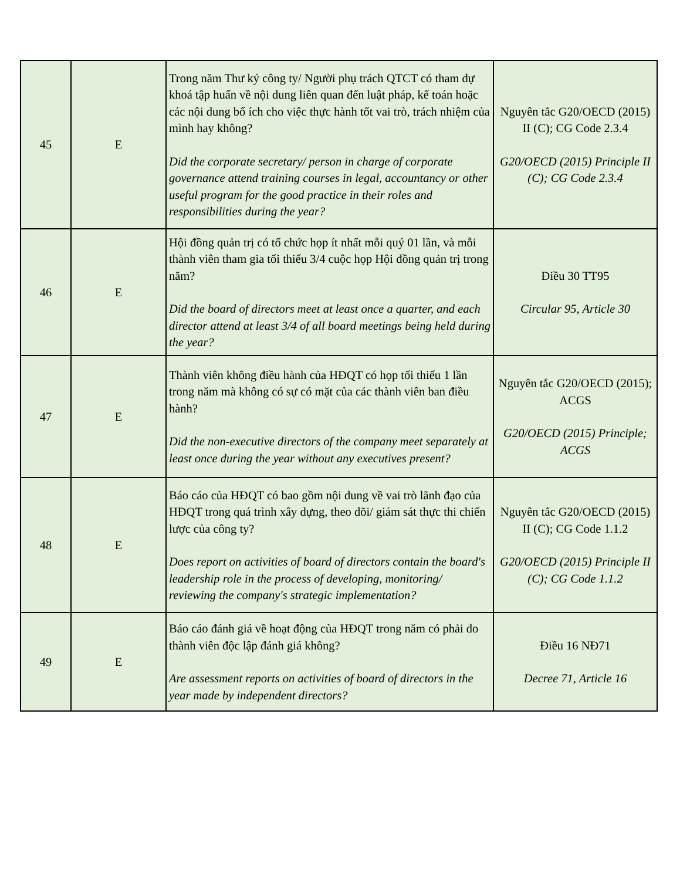| 45 | E | Trong năm Thư ký công ty/ Người phụ trách QTCT có tham dự khoá tập huấn về nội dung liên quan đến luật pháp, kế toán hoặc các nội dung bổ ích cho việc thực hành tốt vai trò, trách nhiệm của mình hay không? Did the corporate secretary/ person in charge of corporate governance attend training courses in legal, accountancy or other useful program for the good practice in their roles and responsibilities during the year? | Nguyên tắc G20/OECD (2015) II (C); CG Code 2.3.4 G20/OECD (2015) Principle II (C); CG Code 2.3.4 |
| 46 | E | Hội đồng quản trị có tổ chức họp ít nhất mỗi quý 01 lần, và mỗi thành viên tham gia tối thiểu 3/4 cuộc họp Hội đồng quản trị trong năm? Did the board of directors meet at least once a quarter, and each director attend at least 3/4 of all board meetings being held during the year? | Điều 30 TT95 Circular 95, Article 30 |
| 47 | E | Thành viên không điều hành của HĐQT có họp tối thiểu 1 lần trong năm mà không có sự có mặt của các thành viên ban điều hành? Did the non-executive directors of the company meet separately at least once during the year without any executives present? | Nguyên tắc G20/OECD (2015); ACGS G20/OECD (2015) Principle; ACGS |
| 48 | E | Báo cáo của HĐQT có bao gồm nội dung về vai trò lãnh đạo của HĐQT trong quá trình xây dựng, theo dõi/ giám sát thực thi chiến lược của công ty? Does report on activities of board of directors contain the board's leadership role in the process of developing, monitoring/ reviewing the company's strategic implementation? | Nguyên tắc G20/OECD (2015) II (C); CG Code 1.1.2 G20/OECD (2015) Principle II (C); CG Code 1.1.2 |
| 49 | E | Báo cáo đánh giá về hoạt động của HĐQT trong năm có phải do thành viên độc lập đánh giá không? Are assessment reports on activities of board of directors in the year made by independent directors? | Điều 16 NĐ71 Decree 71, Article 16 |